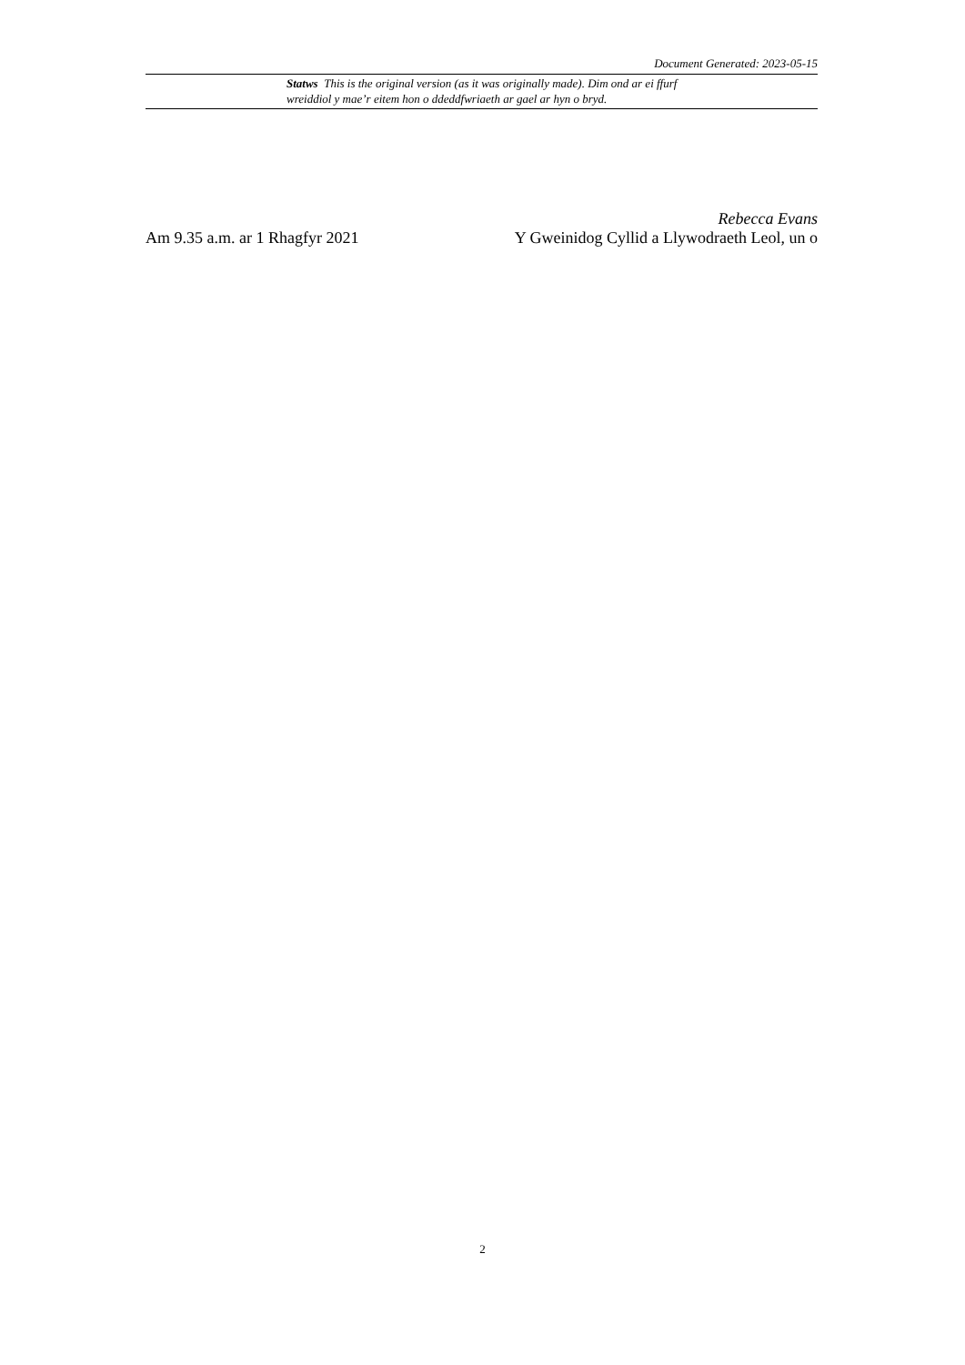Document Generated: 2023-05-15
Statws This is the original version (as it was originally made). Dim ond ar ei ffurf wreiddiol y mae’r eitem hon o ddeddfwriaeth ar gael ar hyn o bryd.
Rebecca Evans
Am 9.35 a.m. ar 1 Rhagfyr 2021 Y Gweinidog Cyllid a Llywodraeth Leol, un o
2